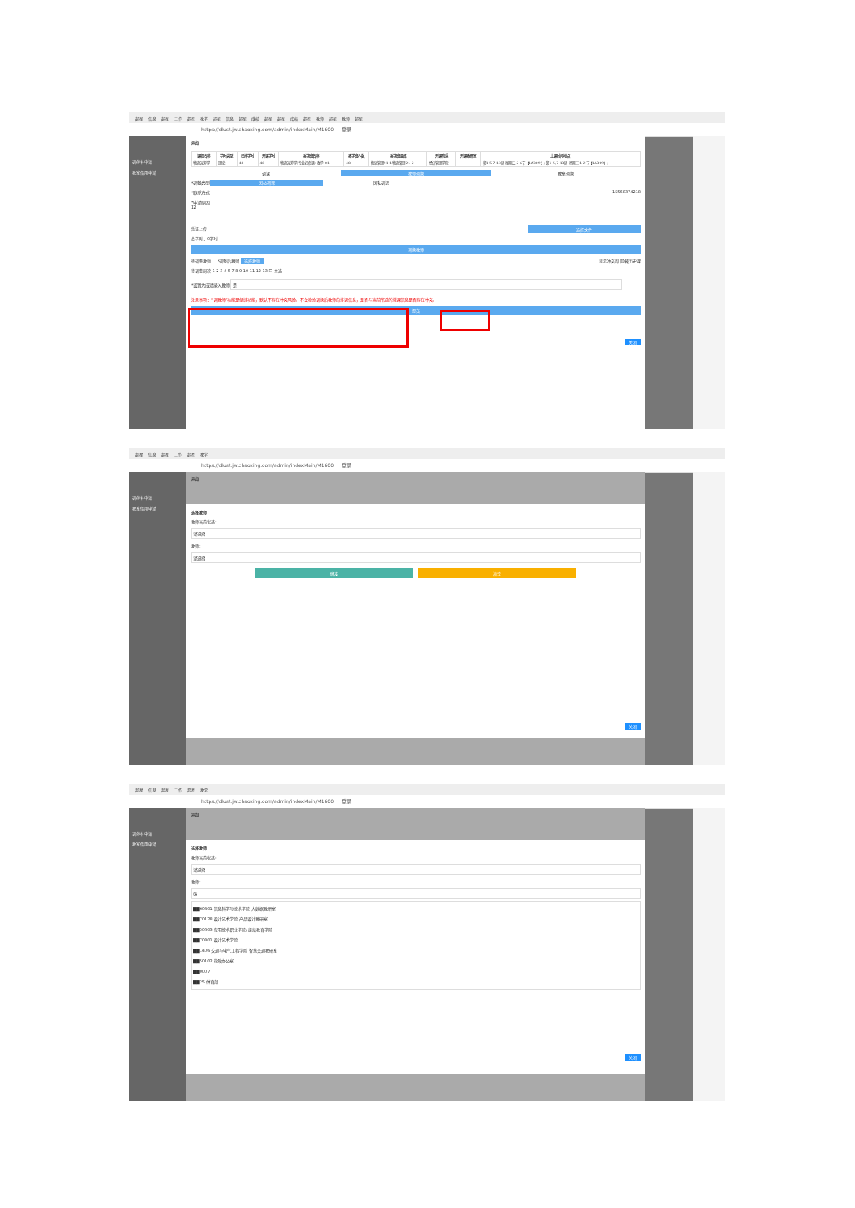超星 信息 超星 工作 超星 教学 超星 信息 超星 成绩 超星 超星 成绩 超星 教师 超星 教师 超星
https://dlust.jw.chaoxing.com/admin/indexMain/M1600 登录
调停补申请
教室借用申请
添加
| 课程名称 | 学时类型 | 已排学时 | 开课学时 | 教学班名称 | 教学班人数 | 教学班组成 | 开课院系 | 开课教研室 | 上课时间地点 |
| --- | --- | --- | --- | --- | --- | --- | --- | --- | --- |
| 物流运筹学 | 理论 | 48 | 48 | 物流运筹学(专业必修课)-教学-01 | 48 | 物流管理21-1,物流管理21-2 | 经济管理学院 | | 第1-5,7-13周 星期二 5-6节【1A309】; 第1-5,7-13周 星期三 1-2节【1A309】; |
调课 教师调换 教室调换
*调整类型 因公调课 因私调课
*联系方式 15568374218
*申请原因
12
凭证上传 选择文件
总学时：0学时
调换教师
待调整教师 *调整后教师 选择教师 显示冲突周 隐藏历史课
待调整周次 1 2 3 4 5 7 8 9 10 11 12 13 ☐ 全选
*设置为成绩录入教师 是
注意事项：“调教师”功能是便捷功能，默认不存在冲突风险。不会检验调换后教师的排课信息，是否与当前所选的排课信息是否存在冲突。
提交
关闭
超星 信息 超星 工作 超星 教学
https://dlust.jw.chaoxing.com/admin/indexMain/M1600 登录
调停补申请
教室借用申请
添加
选择教师
教师当前状态:
请选择
教师:
请选择
确定 清空
关闭
超星 信息 超星 工作 超星 教学
https://dlust.jw.chaoxing.com/admin/indexMain/M1600 登录
调停补申请
教室借用申请
添加
选择教师
教师当前状态:
请选择
教师:
张
▇▇60801 信息科学与技术学院 大数据教研室
▇▇70128 设计艺术学院 产品设计教研室
▇▇50603 应用技术职业学院/ 继续教育学院
▇▇70301 设计艺术学院
▇▇1406 交通与电气工程学院 智慧交通教研室
▇▇50102 党政办公室
▇▇0007
▇▇25 体育部
关闭